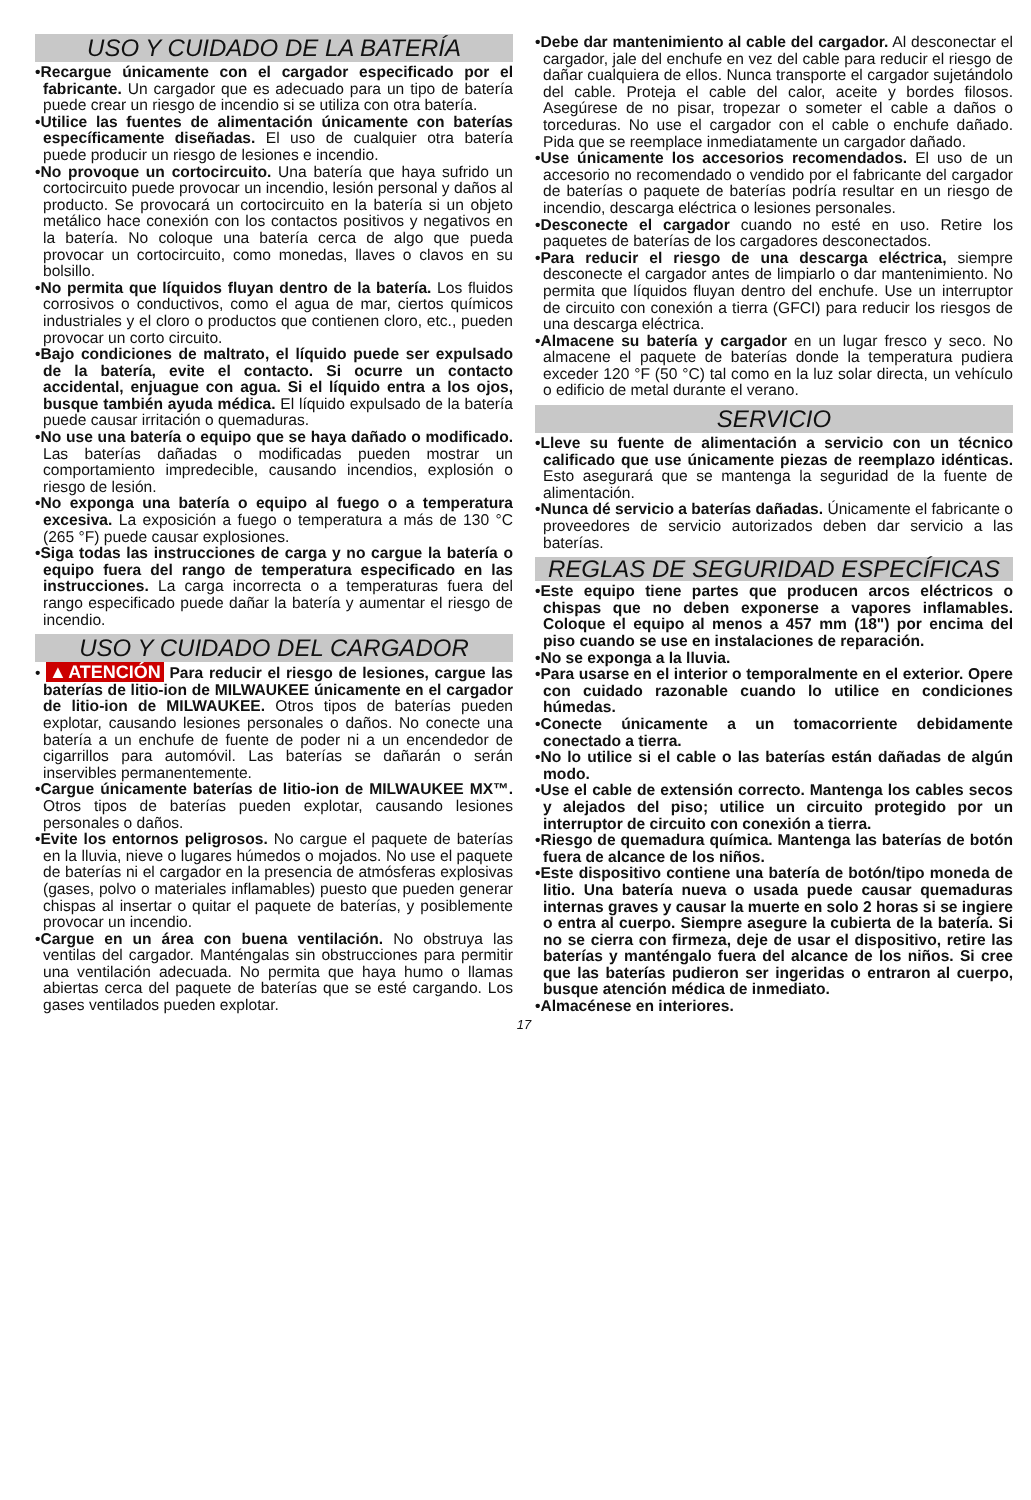USO Y CUIDADO DE LA BATERÍA
•Recargue únicamente con el cargador especificado por el fabricante. Un cargador que es adecuado para un tipo de batería puede crear un riesgo de incendio si se utiliza con otra batería.
•Utilice las fuentes de alimentación únicamente con baterías específicamente diseñadas. El uso de cualquier otra batería puede producir un riesgo de lesiones e incendio.
•No provoque un cortocircuito. Una batería que haya sufrido un cortocircuito puede provocar un incendio, lesión personal y daños al producto. Se provocará un cortocircuito en la batería si un objeto metálico hace conexión con los contactos positivos y negativos en la batería. No coloque una batería cerca de algo que pueda provocar un cortocircuito, como monedas, llaves o clavos en su bolsillo.
•No permita que líquidos fluyan dentro de la batería. Los fluidos corrosivos o conductivos, como el agua de mar, ciertos químicos industriales y el cloro o productos que contienen cloro, etc., pueden provocar un corto circuito.
•Bajo condiciones de maltrato, el líquido puede ser expulsado de la batería, evite el contacto. Si ocurre un contacto accidental, enjuague con agua. Si el líquido entra a los ojos, busque también ayuda médica. El líquido expulsado de la batería puede causar irritación o quemaduras.
•No use una batería o equipo que se haya dañado o modificado. Las baterías dañadas o modificadas pueden mostrar un comportamiento impredecible, causando incendios, explosión o riesgo de lesión.
•No exponga una batería o equipo al fuego o a temperatura excesiva. La exposición a fuego o temperatura a más de 130 °C (265 °F) puede causar explosiones.
•Siga todas las instrucciones de carga y no cargue la batería o equipo fuera del rango de temperatura especificado en las instrucciones. La carga incorrecta o a temperaturas fuera del rango especificado puede dañar la batería y aumentar el riesgo de incendio.
USO Y CUIDADO DEL CARGADOR
• ▲ATENCIÓN Para reducir el riesgo de lesiones, cargue las baterías de litio-ion de MILWAUKEE únicamente en el cargador de litio-ion de MILWAUKEE. Otros tipos de baterías pueden explotar, causando lesiones personales o daños. No conecte una batería a un enchufe de fuente de poder ni a un encendedor de cigarrillos para automóvil. Las baterías se dañarán o serán inservibles permanentemente.
•Cargue únicamente baterías de litio-ion de MILWAUKEE MX™. Otros tipos de baterías pueden explotar, causando lesiones personales o daños.
•Evite los entornos peligrosos. No cargue el paquete de baterías en la lluvia, nieve o lugares húmedos o mojados. No use el paquete de baterías ni el cargador en la presencia de atmósferas explosivas (gases, polvo o materiales inflamables) puesto que pueden generar chispas al insertar o quitar el paquete de baterías, y posiblemente provocar un incendio.
•Cargue en un área con buena ventilación. No obstruya las ventilas del cargador. Manténgalas sin obstrucciones para permitir una ventilación adecuada. No permita que haya humo o llamas abiertas cerca del paquete de baterías que se esté cargando. Los gases ventilados pueden explotar.
•Debe dar mantenimiento al cable del cargador. Al desconectar el cargador, jale del enchufe en vez del cable para reducir el riesgo de dañar cualquiera de ellos. Nunca transporte el cargador sujetándolo del cable. Proteja el cable del calor, aceite y bordes filosos. Asegúrese de no pisar, tropezar o someter el cable a daños o torceduras. No use el cargador con el cable o enchufe dañado. Pida que se reemplace inmediatamente un cargador dañado.
•Use únicamente los accesorios recomendados. El uso de un accesorio no recomendado o vendido por el fabricante del cargador de baterías o paquete de baterías podría resultar en un riesgo de incendio, descarga eléctrica o lesiones personales.
•Desconecte el cargador cuando no esté en uso. Retire los paquetes de baterías de los cargadores desconectados.
•Para reducir el riesgo de una descarga eléctrica, siempre desconecte el cargador antes de limpiarlo o dar mantenimiento. No permita que líquidos fluyan dentro del enchufe. Use un interruptor de circuito con conexión a tierra (GFCI) para reducir los riesgos de una descarga eléctrica.
•Almacene su batería y cargador en un lugar fresco y seco. No almacene el paquete de baterías donde la temperatura pudiera exceder 120 °F (50 °C) tal como en la luz solar directa, un vehículo o edificio de metal durante el verano.
SERVICIO
•Lleve su fuente de alimentación a servicio con un técnico calificado que use únicamente piezas de reemplazo idénticas. Esto asegurará que se mantenga la seguridad de la fuente de alimentación.
•Nunca dé servicio a baterías dañadas. Únicamente el fabricante o proveedores de servicio autorizados deben dar servicio a las baterías.
REGLAS DE SEGURIDAD ESPECÍFICAS
•Este equipo tiene partes que producen arcos eléctricos o chispas que no deben exponerse a vapores inflamables. Coloque el equipo al menos a 457 mm (18") por encima del piso cuando se use en instalaciones de reparación.
•No se exponga a la lluvia.
•Para usarse en el interior o temporalmente en el exterior. Opere con cuidado razonable cuando lo utilice en condiciones húmedas.
•Conecte únicamente a un tomacorriente debidamente conectado a tierra.
•No lo utilice si el cable o las baterías están dañadas de algún modo.
•Use el cable de extensión correcto. Mantenga los cables secos y alejados del piso; utilice un circuito protegido por un interruptor de circuito con conexión a tierra.
•Riesgo de quemadura química. Mantenga las baterías de botón fuera de alcance de los niños.
•Este dispositivo contiene una batería de botón/tipo moneda de litio. Una batería nueva o usada puede causar quemaduras internas graves y causar la muerte en solo 2 horas si se ingiere o entra al cuerpo. Siempre asegure la cubierta de la batería. Si no se cierra con firmeza, deje de usar el dispositivo, retire las baterías y manténgalo fuera del alcance de los niños. Si cree que las baterías pudieron ser ingeridas o entraron al cuerpo, busque atención médica de inmediato.
•Almacénese en interiores.
17